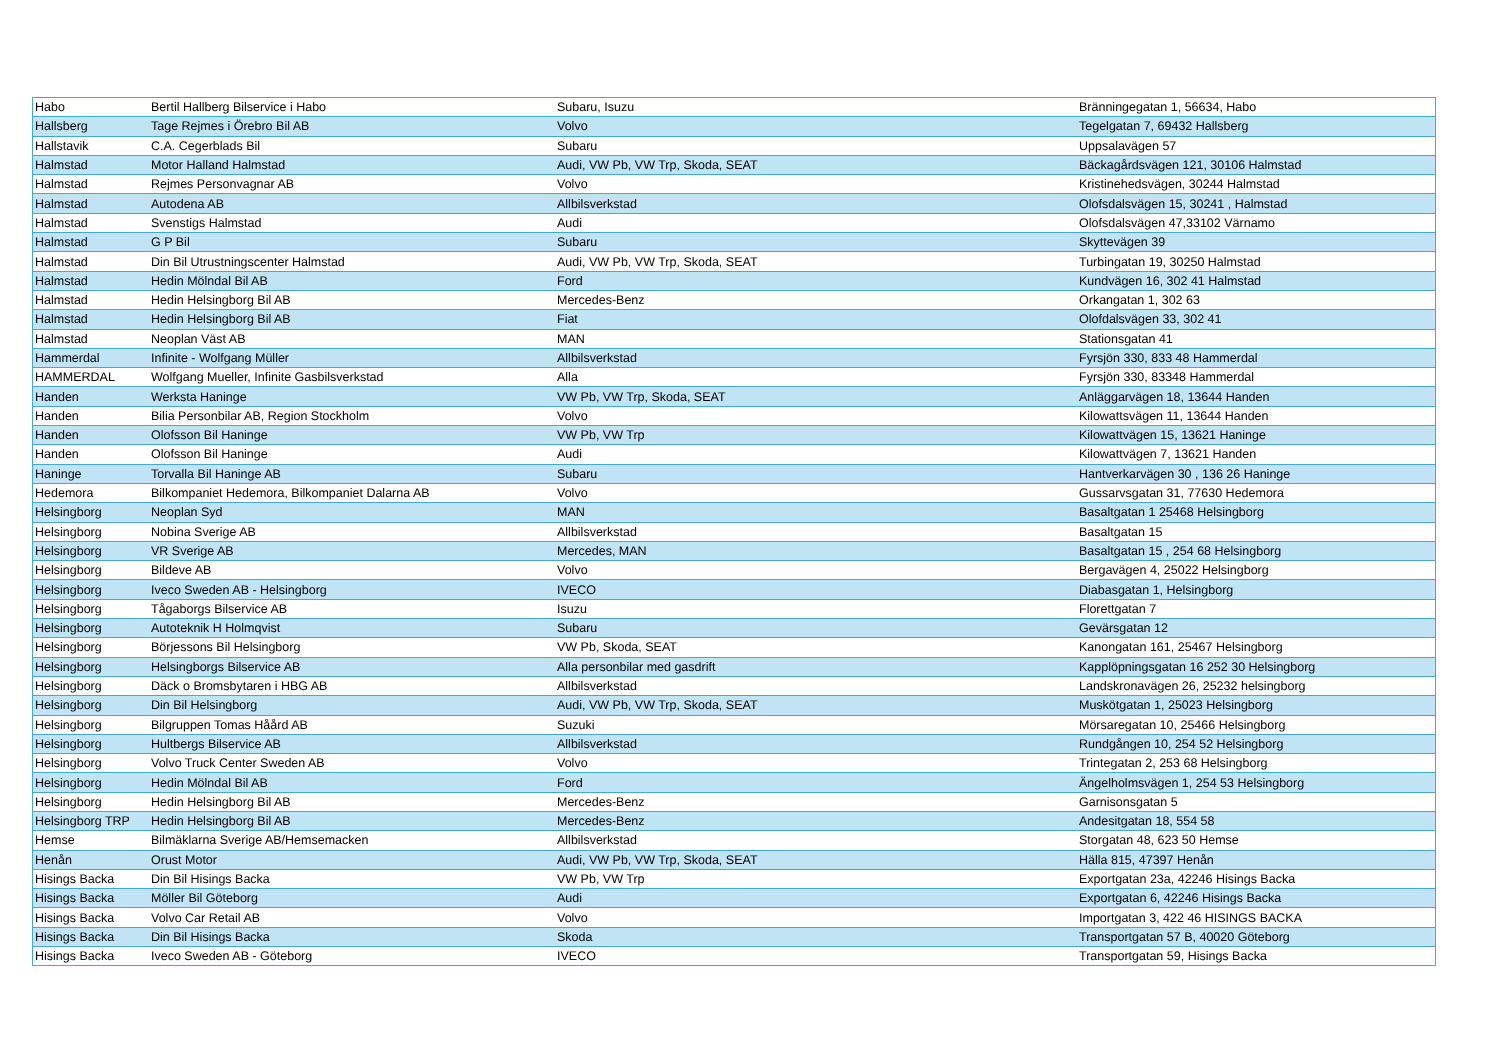| Habo | Bertil Hallberg Bilservice i Habo | Subaru, Isuzu | Bränningegatan 1, 56634, Habo |
| Hallsberg | Tage Rejmes i Örebro Bil AB | Volvo | Tegelgatan 7, 69432 Hallsberg |
| Hallstavik | C.A. Cegerblads Bil | Subaru | Uppsalavägen 57 |
| Halmstad | Motor Halland Halmstad | Audi, VW Pb, VW Trp, Skoda, SEAT | Bäckagårdsvägen 121, 30106 Halmstad |
| Halmstad | Rejmes Personvagnar AB | Volvo | Kristinehedsvägen, 30244 Halmstad |
| Halmstad | Autodena AB | Allbilsverkstad | Olofsdalsvägen 15, 30241 , Halmstad |
| Halmstad | Svenstigs Halmstad | Audi | Olofsdalsvägen 47,33102 Värnamo |
| Halmstad | G P Bil | Subaru | Skyttevägen 39 |
| Halmstad | Din Bil Utrustningscenter Halmstad | Audi, VW Pb, VW Trp, Skoda, SEAT | Turbingatan 19, 30250 Halmstad |
| Halmstad | Hedin Mölndal Bil AB | Ford | Kundvägen 16, 302 41 Halmstad |
| Halmstad | Hedin Helsingborg Bil AB | Mercedes-Benz | Orkangatan 1, 302 63 |
| Halmstad | Hedin Helsingborg Bil AB | Fiat | Olofdalsvägen 33, 302 41 |
| Halmstad | Neoplan Väst AB | MAN | Stationsgatan 41 |
| Hammerdal | Infinite - Wolfgang Müller | Allbilsverkstad | Fyrsjön 330, 833 48 Hammerdal |
| HAMMERDAL | Wolfgang Mueller, Infinite Gasbilsverkstad | Alla | Fyrsjön 330, 83348 Hammerdal |
| Handen | Werksta Haninge | VW Pb, VW Trp, Skoda, SEAT | Anläggarvägen 18, 13644 Handen |
| Handen | Bilia Personbilar AB, Region Stockholm | Volvo | Kilowattsvägen 11, 13644 Handen |
| Handen | Olofsson Bil Haninge | VW Pb, VW Trp | Kilowattvägen 15, 13621 Haninge |
| Handen | Olofsson Bil Haninge | Audi | Kilowattvägen 7, 13621 Handen |
| Haninge | Torvalla Bil Haninge AB | Subaru | Hantverkarvägen 30 , 136 26 Haninge |
| Hedemora | Bilkompaniet Hedemora, Bilkompaniet Dalarna AB | Volvo | Gussarvsgatan 31, 77630 Hedemora |
| Helsingborg | Neoplan Syd | MAN | Basaltgatan 1 25468 Helsingborg |
| Helsingborg | Nobina Sverige AB | Allbilsverkstad | Basaltgatan 15 |
| Helsingborg | VR Sverige AB | Mercedes, MAN | Basaltgatan 15 , 254 68 Helsingborg |
| Helsingborg | Bildeve AB | Volvo | Bergavägen 4, 25022 Helsingborg |
| Helsingborg | Iveco Sweden AB - Helsingborg | IVECO | Diabasgatan 1, Helsingborg |
| Helsingborg | Tågaborgs Bilservice AB | Isuzu | Florettgatan 7 |
| Helsingborg | Autoteknik H Holmqvist | Subaru | Gevärsgatan 12 |
| Helsingborg | Börjessons Bil Helsingborg | VW Pb, Skoda, SEAT | Kanongatan 161, 25467 Helsingborg |
| Helsingborg | Helsingborgs Bilservice AB | Alla personbilar med gasdrift | Kapplöpningsgatan 16 252 30 Helsingborg |
| Helsingborg | Däck o Bromsbytaren i HBG AB | Allbilsverkstad | Landskronavägen 26, 25232 helsingborg |
| Helsingborg | Din Bil Helsingborg | Audi, VW Pb, VW Trp, Skoda, SEAT | Muskötgatan 1, 25023 Helsingborg |
| Helsingborg | Bilgruppen Tomas Håård AB | Suzuki | Mörsaregatan 10, 25466 Helsingborg |
| Helsingborg | Hultbergs Bilservice AB | Allbilsverkstad | Rundgången 10, 254 52 Helsingborg |
| Helsingborg | Volvo Truck Center Sweden AB | Volvo | Trintegatan 2, 253 68 Helsingborg |
| Helsingborg | Hedin Mölndal Bil AB | Ford | Ängelholmsvägen 1, 254 53 Helsingborg |
| Helsingborg | Hedin Helsingborg Bil AB | Mercedes-Benz | Garnisonsgatan 5 |
| Helsingborg TRP | Hedin Helsingborg Bil AB | Mercedes-Benz | Andesitgatan 18, 554 58 |
| Hemse | Bilmäklarna Sverige AB/Hemsemacken | Allbilsverkstad | Storgatan 48, 623 50 Hemse |
| Henån | Orust Motor | Audi, VW Pb, VW Trp, Skoda, SEAT | Hälla 815, 47397 Henån |
| Hisings Backa | Din Bil Hisings Backa | VW Pb, VW Trp | Exportgatan 23a, 42246 Hisings Backa |
| Hisings Backa | Möller Bil Göteborg | Audi | Exportgatan 6, 42246 Hisings Backa |
| Hisings Backa | Volvo Car Retail AB | Volvo | Importgatan 3, 422 46 HISINGS BACKA |
| Hisings Backa | Din Bil Hisings Backa | Skoda | Transportgatan 57 B, 40020 Göteborg |
| Hisings Backa | Iveco Sweden AB - Göteborg | IVECO | Transportgatan 59, Hisings Backa |